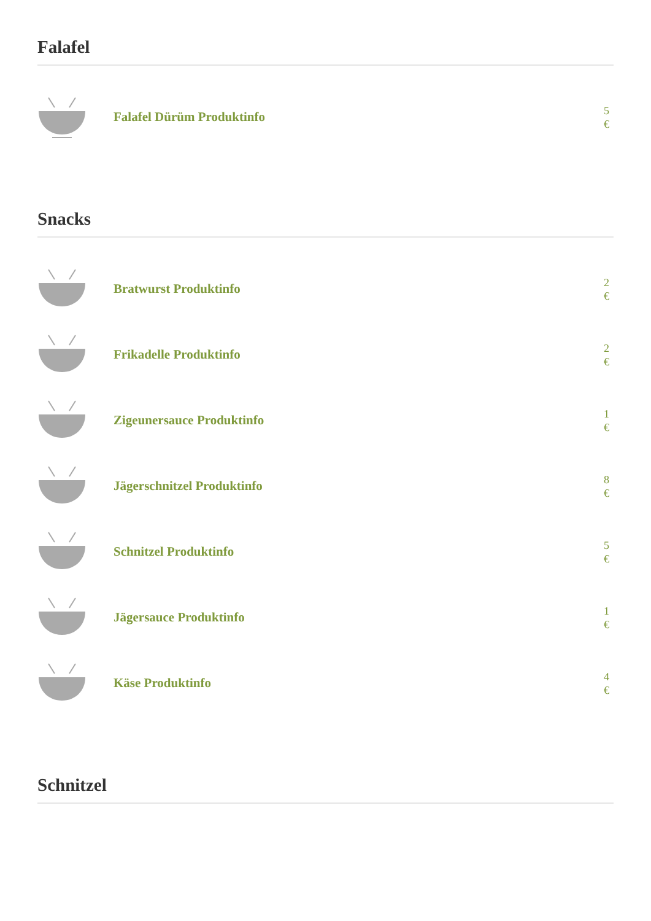Falafel
Falafel Dürüm Produktinfo
5 €
Snacks
Bratwurst Produktinfo
2 €
Frikadelle Produktinfo
2 €
Zigeunersauce Produktinfo
1 €
Jägerschnitzel Produktinfo
8 €
Schnitzel Produktinfo
5 €
Jägersauce Produktinfo
1 €
Käse Produktinfo
4 €
Schnitzel